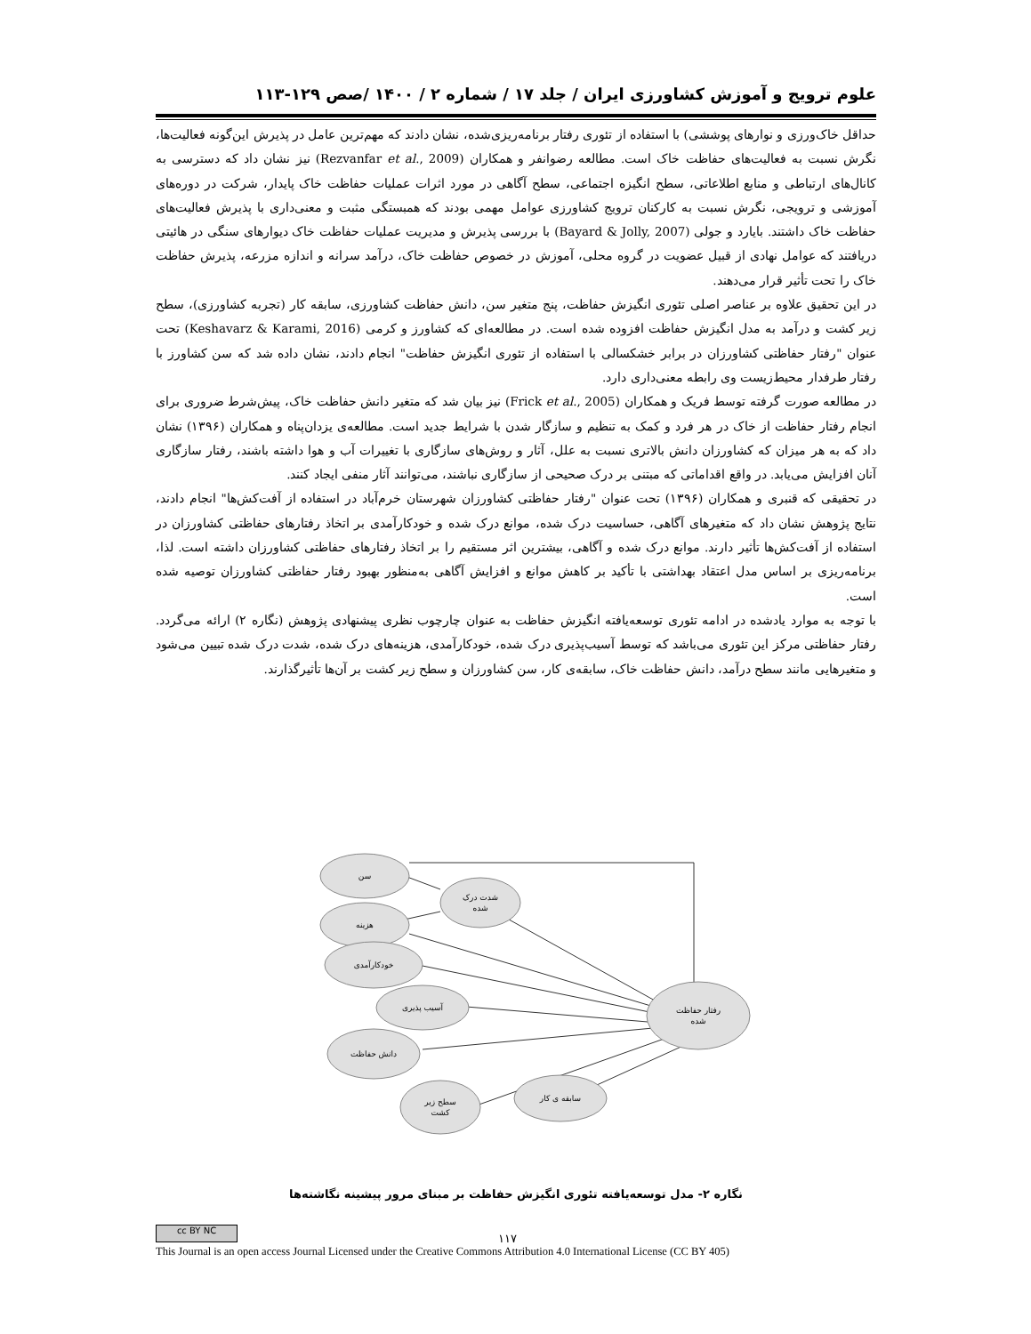علوم ترویج و آموزش کشاورزی ایران / جلد ۱۷ / شماره ۲ / ۱۴۰۰ /صص ۱۲۹-۱۱۳
حداقل خاک‌ورزی و نوارهای پوششی) با استفاده از تئوری رفتار برنامه‌ریزی‌شده، نشان دادند که مهم‌ترین عامل در پذیرش این‌گونه فعالیت‌ها، نگرش نسبت به فعالیت‌های حفاظت خاک است. مطالعه رضوانفر و همکاران (Rezvanfar et al., 2009) نیز نشان داد که دسترسی به کانال‌های ارتباطی و منابع اطلاعاتی، سطح انگیزه اجتماعی، سطح آگاهی در مورد اثرات عملیات حفاظت خاک پایدار، شرکت در دوره‌های آموزشی و ترویجی، نگرش نسبت به کارکنان ترویج کشاورزی عوامل مهمی بودند که همبستگی مثبت و معنی‌داری با پذیرش فعالیت‌های حفاظت خاک داشتند. بایارد و جولی (Bayard & Jolly, 2007) با بررسی پذیرش و مدیریت عملیات حفاظت خاک دیوارهای سنگی در هائیتی دریافتند که عوامل نهادی از قبیل عضویت در گروه محلی، آموزش در خصوص حفاظت خاک، درآمد سرانه و اندازه مزرعه، پذیرش حفاظت خاک را تحت تأثیر قرار می‌دهند.
در این تحقیق علاوه بر عناصر اصلی تئوری انگیزش حفاظت، پنج متغیر سن، دانش حفاظت کشاورزی، سابقه کار (تجربه کشاورزی)، سطح زیر کشت و درآمد به مدل انگیزش حفاظت افزوده شده است. در مطالعه‌ای که کشاورز و کرمی (Keshavarz & Karami, 2016) تحت عنوان "رفتار حفاظتی کشاورزان در برابر خشکسالی با استفاده از تئوری انگیزش حفاظت" انجام دادند، نشان داده شد که سن کشاورز با رفتار طرفدار محیط‌زیست وی رابطه معنی‌داری دارد.
در مطالعه صورت گرفته توسط فریک و همکاران (Frick et al., 2005) نیز بیان شد که متغیر دانش حفاظت خاک، پیش‌شرط ضروری برای انجام رفتار حفاظت از خاک در هر فرد و کمک به تنظیم و سازگار شدن با شرایط جدید است. مطالعه‌ی یزدان‌پناه و همکاران (۱۳۹۶) نشان داد که به هر میزان که کشاورزان دانش بالاتری نسبت به علل، آثار و روش‌های سازگاری با تغییرات آب و هوا داشته باشند، رفتار سازگاری آنان افزایش می‌یابد. در واقع اقداماتی که مبتنی بر درک صحیحی از سازگاری نباشند، می‌توانند آثار منفی ایجاد کنند.
در تحقیقی که قنبری و همکاران (۱۳۹۶) تحت عنوان "رفتار حفاظتی کشاورزان شهرستان خرم‌آباد در استفاده از آفت‌کش‌ها" انجام دادند، نتایج پژوهش نشان داد که متغیرهای آگاهی، حساسیت درک شده، موانع درک شده و خودکارآمدی بر اتخاذ رفتارهای حفاظتی کشاورزان در استفاده از آفت‌کش‌ها تأثیر دارند. موانع درک شده و آگاهی، بیشترین اثر مستقیم را بر اتخاذ رفتارهای حفاظتی کشاورزان داشته است. لذا، برنامه‌ریزی بر اساس مدل اعتقاد بهداشتی با تأکید بر کاهش موانع و افزایش آگاهی به‌منظور بهبود رفتار حفاظتی کشاورزان توصیه شده است.
با توجه به موارد یادشده در ادامه تئوری توسعه‌یافته انگیزش حفاظت به عنوان چارچوب نظری پیشنهادی پژوهش (نگاره ۲) ارائه می‌گردد. رفتار حفاظتی مرکز این تئوری می‌باشد که توسط آسیب‌پذیری درک شده، خودکارآمدی، هزینه‌های درک شده، شدت درک شده تبیین می‌شود و متغیرهایی مانند سطح درآمد، دانش حفاظت خاک، سابقه‌ی کار، سن کشاورزان و سطح زیر کشت بر آن‌ها تأثیرگذارند.
سن
شدت درک
شده
هزینه
خودکارآمدی
آسیب پذیری
رفتار حفاظت
شده
دانش حفاظت
سطح زیر
کشت
سابقه ی کار
نگاره ۲- مدل توسعه‌یافته تئوری انگیزش حفاظت بر مبنای مرور پیشینه نگاشته‌ها
cc BY NC
۱۱۷
This Journal is an open access Journal Licensed under the Creative Commons Attribution 4.0 International License (CC BY 405)